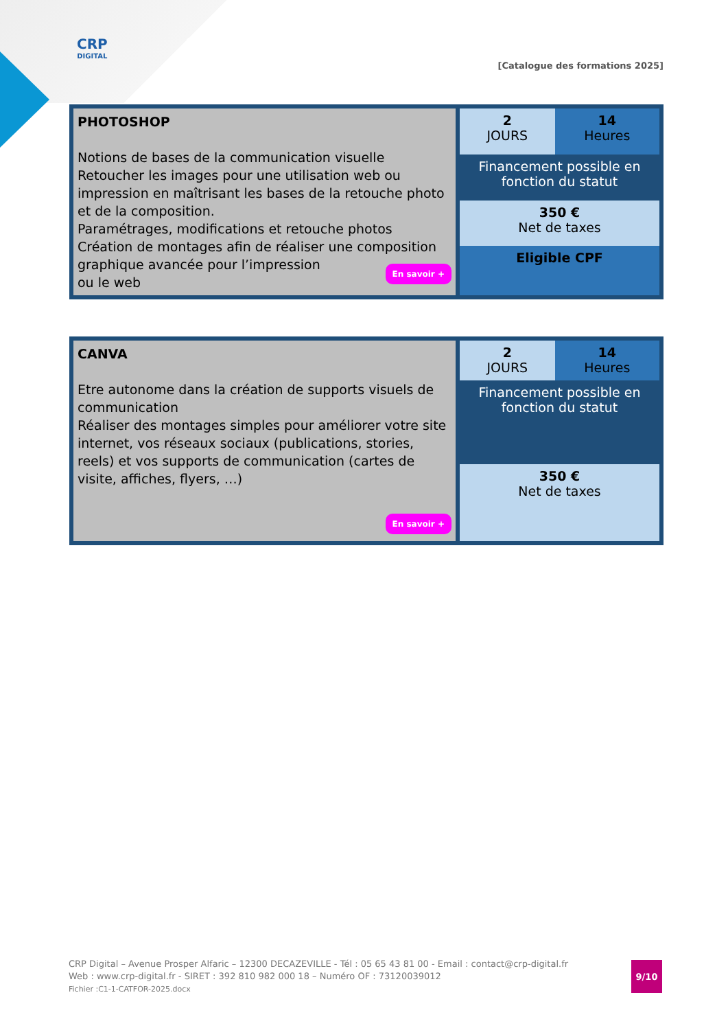CRP
DIGITAL
[Catalogue des formations 2025]
| PHOTOSHOP Notions de bases de la communication visuelle Retoucher les images pour une utilisation web ou impression en maîtrisant les bases de la retouche photo et de la composition. Paramétrages, modifications et retouche photos Création de montages afin de réaliser une composition graphique avancée pour l’impression ou le web En savoir + | 2 JOURS | 14 Heures |
| | Financement possible en fonction du statut | |
| | 350 € Net de taxes | |
| | Eligible CPF | |
| CANVA Etre autonome dans la création de supports visuels de communication Réaliser des montages simples pour améliorer votre site internet, vos réseaux sociaux (publications, stories, reels) et vos supports de communication (cartes de visite, affiches, flyers, …) En savoir + | 2 JOURS | 14 Heures |
| | Financement possible en fonction du statut | |
| | 350 € Net de taxes | |
CRP Digital – Avenue Prosper Alfaric – 12300 DECAZEVILLE - Tél : 05 65 43 81 00 - Email : contact@crp-digital.fr
Web : www.crp-digital.fr - SIRET : 392 810 982 000 18 – Numéro OF : 73120039012
Fichier :C1-1-CATFOR-2025.docx
9/10